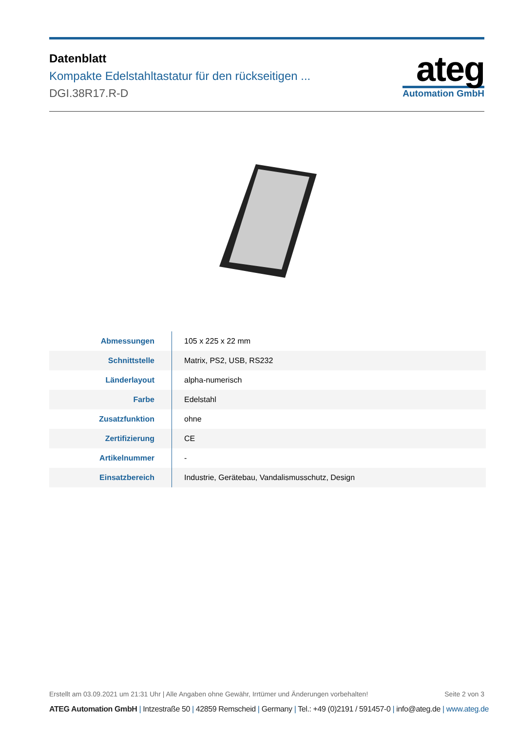Datenblatt
Kompakte Edelstahltastatur für den rückseitigen ...
DGI.38R17.R-D
ateg
Automation GmbH
| Abmessungen | 105 x 225 x 22 mm |
| Schnittstelle | Matrix, PS2, USB, RS232 |
| Länderlayout | alpha-numerisch |
| Farbe | Edelstahl |
| Zusatzfunktion | ohne |
| Zertifizierung | CE |
| Artikelnummer | - |
| Einsatzbereich | Industrie, Gerätebau, Vandalismusschutz, Design |
Erstellt am 03.09.2021 um 21:31 Uhr | Alle Angaben ohne Gewähr, Irrtümer und Änderungen vorbehalten!
Seite 2 von 3
ATEG Automation GmbH | Intzestraße 50 | 42859 Remscheid | Germany | Tel.: +49 (0)2191 / 591457-0 | info@ateg.de | www.ateg.de